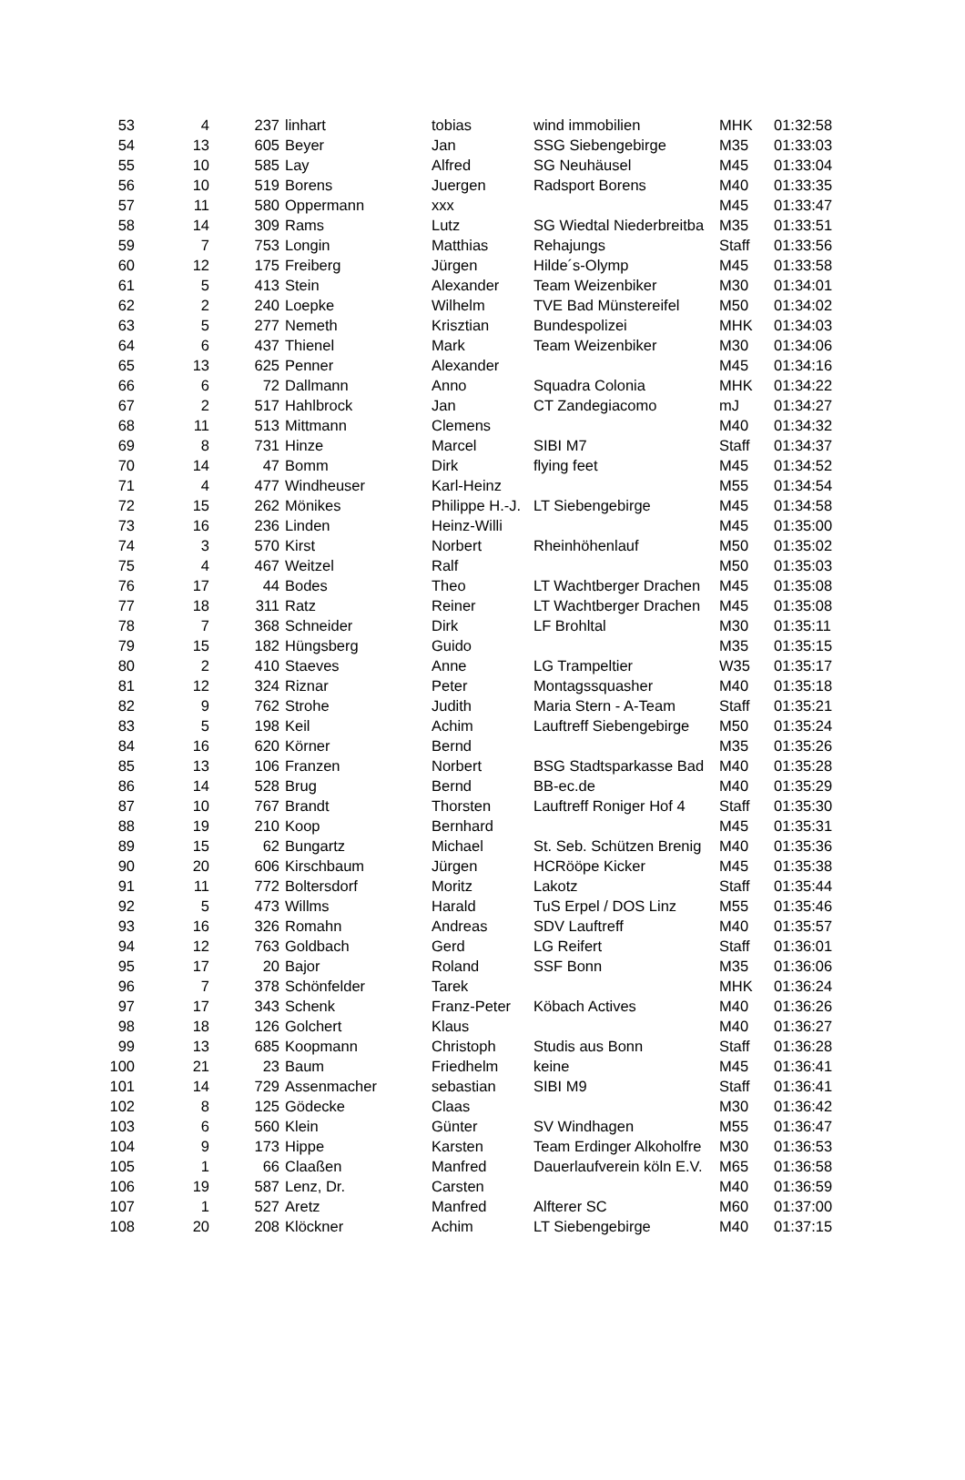| 53 | 4 | 237 | linhart | tobias | wind immobilien | MHK | 01:32:58 |
| 54 | 13 | 605 | Beyer | Jan | SSG Siebengebirge | M35 | 01:33:03 |
| 55 | 10 | 585 | Lay | Alfred | SG Neuhäusel | M45 | 01:33:04 |
| 56 | 10 | 519 | Borens | Juergen | Radsport Borens | M40 | 01:33:35 |
| 57 | 11 | 580 | Oppermann | xxx | | M45 | 01:33:47 |
| 58 | 14 | 309 | Rams | Lutz | SG Wiedtal Niederbreitba | M35 | 01:33:51 |
| 59 | 7 | 753 | Longin | Matthias | Rehajungs | Staff | 01:33:56 |
| 60 | 12 | 175 | Freiberg | Jürgen | Hilde´s-Olymp | M45 | 01:33:58 |
| 61 | 5 | 413 | Stein | Alexander | Team Weizenbiker | M30 | 01:34:01 |
| 62 | 2 | 240 | Loepke | Wilhelm | TVE Bad Münstereifel | M50 | 01:34:02 |
| 63 | 5 | 277 | Nemeth | Krisztian | Bundespolizei | MHK | 01:34:03 |
| 64 | 6 | 437 | Thienel | Mark | Team Weizenbiker | M30 | 01:34:06 |
| 65 | 13 | 625 | Penner | Alexander | | M45 | 01:34:16 |
| 66 | 6 | 72 | Dallmann | Anno | Squadra Colonia | MHK | 01:34:22 |
| 67 | 2 | 517 | Hahlbrock | Jan | CT Zandegiacomo | mJ | 01:34:27 |
| 68 | 11 | 513 | Mittmann | Clemens | | M40 | 01:34:32 |
| 69 | 8 | 731 | Hinze | Marcel | SIBI M7 | Staff | 01:34:37 |
| 70 | 14 | 47 | Bomm | Dirk | flying feet | M45 | 01:34:52 |
| 71 | 4 | 477 | Windheuser | Karl-Heinz | | M55 | 01:34:54 |
| 72 | 15 | 262 | Mönikes | Philippe H.-J. | LT Siebengebirge | M45 | 01:34:58 |
| 73 | 16 | 236 | Linden | Heinz-Willi | | M45 | 01:35:00 |
| 74 | 3 | 570 | Kirst | Norbert | Rheinhöhenlauf | M50 | 01:35:02 |
| 75 | 4 | 467 | Weitzel | Ralf | | M50 | 01:35:03 |
| 76 | 17 | 44 | Bodes | Theo | LT Wachtberger Drachen | M45 | 01:35:08 |
| 77 | 18 | 311 | Ratz | Reiner | LT Wachtberger Drachen | M45 | 01:35:08 |
| 78 | 7 | 368 | Schneider | Dirk | LF Brohltal | M30 | 01:35:11 |
| 79 | 15 | 182 | Hüngsberg | Guido | | M35 | 01:35:15 |
| 80 | 2 | 410 | Staeves | Anne | LG Trampeltier | W35 | 01:35:17 |
| 81 | 12 | 324 | Riznar | Peter | Montagssquasher | M40 | 01:35:18 |
| 82 | 9 | 762 | Strohe | Judith | Maria Stern - A-Team | Staff | 01:35:21 |
| 83 | 5 | 198 | Keil | Achim | Lauftreff Siebengebirge | M50 | 01:35:24 |
| 84 | 16 | 620 | Körner | Bernd | | M35 | 01:35:26 |
| 85 | 13 | 106 | Franzen | Norbert | BSG Stadtsparkasse Bad | M40 | 01:35:28 |
| 86 | 14 | 528 | Brug | Bernd | BB-ec.de | M40 | 01:35:29 |
| 87 | 10 | 767 | Brandt | Thorsten | Lauftreff Roniger Hof 4 | Staff | 01:35:30 |
| 88 | 19 | 210 | Koop | Bernhard | | M45 | 01:35:31 |
| 89 | 15 | 62 | Bungartz | Michael | St. Seb. Schützen Brenig | M40 | 01:35:36 |
| 90 | 20 | 606 | Kirschbaum | Jürgen | HCRööpe Kicker | M45 | 01:35:38 |
| 91 | 11 | 772 | Boltersdorf | Moritz | Lakotz | Staff | 01:35:44 |
| 92 | 5 | 473 | Willms | Harald | TuS Erpel / DOS Linz | M55 | 01:35:46 |
| 93 | 16 | 326 | Romahn | Andreas | SDV Lauftreff | M40 | 01:35:57 |
| 94 | 12 | 763 | Goldbach | Gerd | LG Reifert | Staff | 01:36:01 |
| 95 | 17 | 20 | Bajor | Roland | SSF Bonn | M35 | 01:36:06 |
| 96 | 7 | 378 | Schönfelder | Tarek | | MHK | 01:36:24 |
| 97 | 17 | 343 | Schenk | Franz-Peter | Köbach Actives | M40 | 01:36:26 |
| 98 | 18 | 126 | Golchert | Klaus | | M40 | 01:36:27 |
| 99 | 13 | 685 | Koopmann | Christoph | Studis aus Bonn | Staff | 01:36:28 |
| 100 | 21 | 23 | Baum | Friedhelm | keine | M45 | 01:36:41 |
| 101 | 14 | 729 | Assenmacher | sebastian | SIBI M9 | Staff | 01:36:41 |
| 102 | 8 | 125 | Gödecke | Claas | | M30 | 01:36:42 |
| 103 | 6 | 560 | Klein | Günter | SV Windhagen | M55 | 01:36:47 |
| 104 | 9 | 173 | Hippe | Karsten | Team Erdinger Alkoholfre | M30 | 01:36:53 |
| 105 | 1 | 66 | Claaßen | Manfred | Dauerlaufverein köln E.V. | M65 | 01:36:58 |
| 106 | 19 | 587 | Lenz, Dr. | Carsten | | M40 | 01:36:59 |
| 107 | 1 | 527 | Aretz | Manfred | Alfterer SC | M60 | 01:37:00 |
| 108 | 20 | 208 | Klöckner | Achim | LT Siebengebirge | M40 | 01:37:15 |